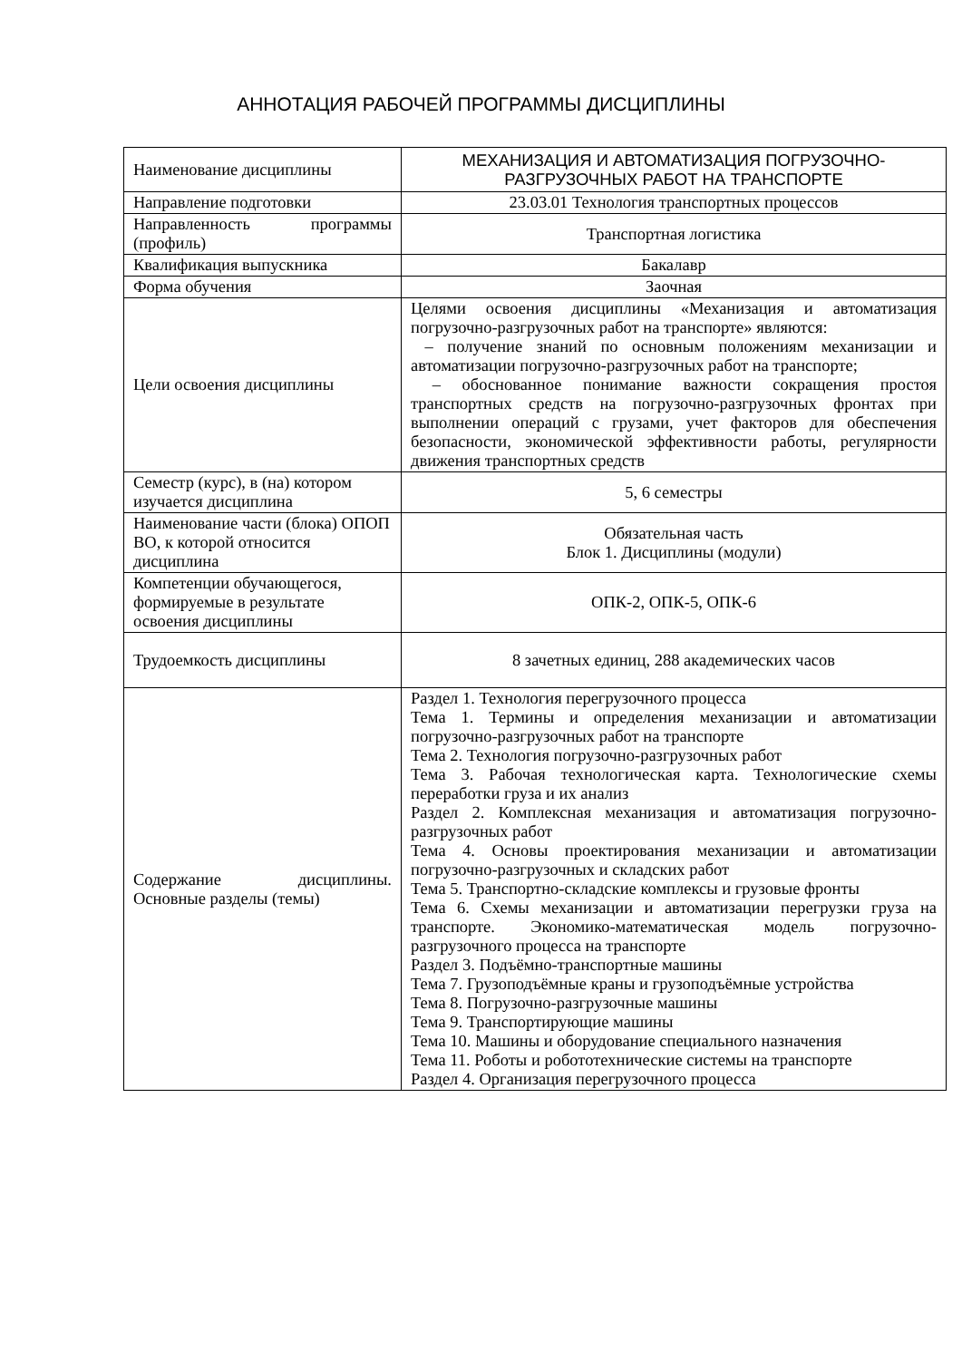АННОТАЦИЯ РАБОЧЕЙ ПРОГРАММЫ ДИСЦИПЛИНЫ
| Наименование дисциплины | МЕХАНИЗАЦИЯ И АВТОМАТИЗАЦИЯ ПОГРУЗОЧНО-РАЗГРУЗОЧНЫХ РАБОТ НА ТРАНСПОРТЕ |
| Направление подготовки | 23.03.01 Технология транспортных процессов |
| Направленность программы (профиль) | Транспортная логистика |
| Квалификация выпускника | Бакалавр |
| Форма обучения | Заочная |
| Цели освоения дисциплины | Целями освоения дисциплины «Механизация и автоматизация погрузочно-разгрузочных работ на транспорте» являются: – получение знаний по основным положениям механизации и автоматизации погрузочно-разгрузочных работ на транспорте; – обоснованное понимание важности сокращения простоя транспортных средств на погрузочно-разгрузочных фронтах при выполнении операций с грузами, учет факторов для обеспечения безопасности, экономической эффективности работы, регулярности движения транспортных средств |
| Семестр (курс), в (на) котором изучается дисциплина | 5, 6 семестры |
| Наименование части (блока) ОПОП ВО, к которой относится дисциплина | Обязательная часть Блок 1. Дисциплины (модули) |
| Компетенции обучающегося, формируемые в результате освоения дисциплины | ОПК-2, ОПК-5, ОПК-6 |
| Трудоемкость дисциплины | 8 зачетных единиц, 288 академических часов |
| Содержание дисциплины. Основные разделы (темы) | Раздел 1. Технология перегрузочного процесса Тема 1. Термины и определения механизации и автоматизации погрузочно-разгрузочных работ на транспорте Тема 2. Технология погрузочно-разгрузочных работ Тема 3. Рабочая технологическая карта. Технологические схемы переработки груза и их анализ Раздел 2. Комплексная механизация и автоматизация погрузочно-разгрузочных работ Тема 4. Основы проектирования механизации и автоматизации погрузочно-разгрузочных и складских работ Тема 5. Транспортно-складские комплексы и грузовые фронты Тема 6. Схемы механизации и автоматизации перегрузки груза на транспорте. Экономико-математическая модель погрузочно-разгрузочного процесса на транспорте Раздел 3. Подъёмно-транспортные машины Тема 7. Грузоподъёмные краны и грузоподъёмные устройства Тема 8. Погрузочно-разгрузочные машины Тема 9. Транспортирующие машины Тема 10. Машины и оборудование специального назначения Тема 11. Роботы и робототехнические системы на транспорте Раздел 4. Организация перегрузочного процесса |